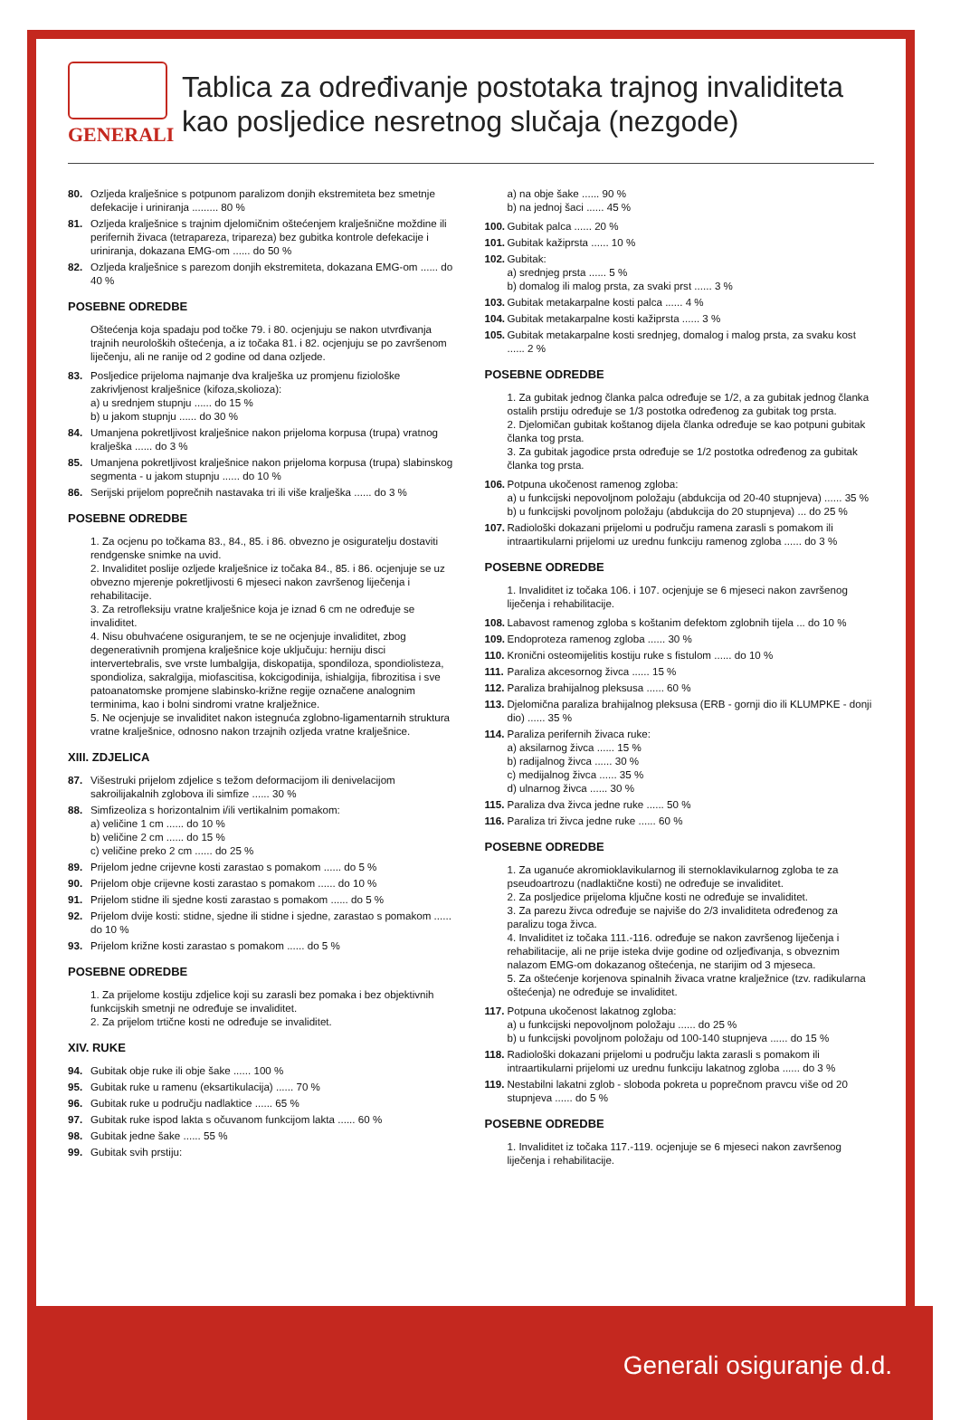GENERALI
Tablica za određivanje postotaka trajnog invaliditeta
kao posljedice nesretnog slučaja (nezgode)
80. Ozljeda kralješnice s potpunom paralizom donjih ekstremiteta bez smetnje defekacije i uriniranja ......... 80 %
81. Ozljeda kralješnice s trajnim djelomičnim oštećenjem kralješnične moždine ili perifernih živaca (tetrapareza, tripareza) bez gubitka kontrole defekacije i uriniranja, dokazana EMG-om ...... do 50 %
82. Ozljeda kralješnice s parezom donjih ekstremiteta, dokazana EMG-om ...... do 40 %
POSEBNE ODREDBE
Oštećenja koja spadaju pod točke 79. i 80. ocjenjuju se nakon utvrđivanja trajnih neuroloških oštećenja, a iz točaka 81. i 82. ocjenjuju se po završenom liječenju, ali ne ranije od 2 godine od dana ozljede.
83. Posljedice prijeloma najmanje dva kralješka uz promjenu fiziološke zakrivljenost kralješnice (kifoza,skolioza):
a) u srednjem stupnju ...... do 15 %
b) u jakom stupnju ...... do 30 %
84. Umanjena pokretljivost kralješnice nakon prijeloma korpusa (trupa) vratnog kralješka ...... do 3 %
85. Umanjena pokretljivost kralješnice nakon prijeloma korpusa (trupa) slabinskog segmenta - u jakom stupnju ...... do 10 %
86. Serijski prijelom poprečnih nastavaka tri ili više kralješka ...... do 3 %
POSEBNE ODREDBE
1. Za ocjenu po točkama 83., 84., 85. i 86. obvezno je osiguratelju dostaviti rendgenske snimke na uvid.
2. Invaliditet poslije ozljede kralješnice iz točaka 84., 85. i 86. ocjenjuje se uz obvezno mjerenje pokretljivosti 6 mjeseci nakon završenog liječenja i rehabilitacije.
3. Za retrofleksiju vratne kralješnice koja je iznad 6 cm ne određuje se invaliditet.
4. Nisu obuhvaćene osiguranjem, te se ne ocjenjuje invaliditet, zbog degenerativnih promjena kralješnice koje uključuju: herniju disci intervertebralis, sve vrste lumbalgija, diskopatija, spondiloza, spondiolisteza, spondioliza, sakralgija, miofascitisa, kokcigodinija, ishialgija, fibrozitisa i sve patoanatomske promjene slabinsko-križne regije označene analognim terminima, kao i bolni sindromi vratne kralježnice.
5. Ne ocjenjuje se invaliditet nakon istegnuća zglobno-ligamentarnih struktura vratne kralješnice, odnosno nakon trzajnih ozljeda vratne kralješnice.
XIII. ZDJELICA
87. Višestruki prijelom zdjelice s težom deformacijom ili denivelacijom sakroilijakalnih zglobova ili simfize ...... 30 %
88. Simfizeoliza s horizontalnim i/ili vertikalnim pomakom:
a) veličine 1 cm ...... do 10 %
b) veličine 2 cm ...... do 15 %
c) veličine preko 2 cm ...... do 25 %
89. Prijelom jedne crijevne kosti zarastao s pomakom ...... do 5 %
90. Prijelom obje crijevne kosti zarastao s pomakom ...... do 10 %
91. Prijelom stidne ili sjedne kosti zarastao s pomakom ...... do 5 %
92. Prijelom dvije kosti: stidne, sjedne ili stidne i sjedne, zarastao s pomakom ...... do 10 %
93. Prijelom križne kosti zarastao s pomakom ...... do 5 %
POSEBNE ODREDBE
1. Za prijelome kostiju zdjelice koji su zarasli bez pomaka i bez objektivnih funkcijskih smetnji ne određuje se invaliditet.
2. Za prijelom trtične kosti ne određuje se invaliditet.
XIV. RUKE
94. Gubitak obje ruke ili obje šake ...... 100 %
95. Gubitak ruke u ramenu (eksartikulacija) ...... 70 %
96. Gubitak ruke u području nadlaktice ...... 65 %
97. Gubitak ruke ispod lakta s očuvanom funkcijom lakta ...... 60 %
98. Gubitak jedne šake ...... 55 %
99. Gubitak svih prstiju:
a) na obje šake ...... 90 %
b) na jednoj šaci ...... 45 %
100. Gubitak palca ...... 20 %
101. Gubitak kažiprsta ...... 10 %
102. Gubitak:
a) srednjeg prsta ...... 5 %
b) domalog ili malog prsta, za svaki prst ...... 3 %
103. Gubitak metakarpalne kosti palca ...... 4 %
104. Gubitak metakarpalne kosti kažiprsta ...... 3 %
105. Gubitak metakarpalne kosti srednjeg, domalog i malog prsta, za svaku kost ...... 2 %
POSEBNE ODREDBE
1. Za gubitak jednog članka palca određuje se 1/2, a za gubitak jednog članka ostalih prstiju određuje se 1/3 postotka određenog za gubitak tog prsta.
2. Djelomičan gubitak koštanog dijela članka određuje se kao potpuni gubitak članka tog prsta.
3. Za gubitak jagodice prsta određuje se 1/2 postotka određenog za gubitak članka tog prsta.
106. Potpuna ukočenost ramenog zgloba:
a) u funkcijski nepovoljnom položaju (abdukcija od 20-40 stupnjeva) ...... 35 %
b) u funkcijski povoljnom položaju (abdukcija do 20 stupnjeva) ... do 25 %
107. Radiološki dokazani prijelomi u području ramena zarasli s pomakom ili intraartikularni prijelomi uz urednu funkciju ramenog zgloba ...... do 3 %
POSEBNE ODREDBE
1. Invaliditet iz točaka 106. i 107. ocjenjuje se 6 mjeseci nakon završenog liječenja i rehabilitacije.
108. Labavost ramenog zgloba s koštanim defektom zglobnih tijela ... do 10 %
109. Endoproteza ramenog zgloba ...... 30 %
110. Kronični osteomijelitis kostiju ruke s fistulom ...... do 10 %
111. Paraliza akcesornog živca ...... 15 %
112. Paraliza brahijalnog pleksusa ...... 60 %
113. Djelomična paraliza brahijalnog pleksusa (ERB - gornji dio ili KLUMPKE - donji dio) ...... 35 %
114. Paraliza perifernih živaca ruke:
a) aksilarnog živca ...... 15 %
b) radijalnog živca ...... 30 %
c) medijalnog živca ...... 35 %
d) ulnarnog živca ...... 30 %
115. Paraliza dva živca jedne ruke ...... 50 %
116. Paraliza tri živca jedne ruke ...... 60 %
POSEBNE ODREDBE
1. Za uganuće akromioklavikularnog ili sternoklavikularnog zgloba te za pseudoartrozu (nadlaktične kosti) ne određuje se invaliditet.
2. Za posljedice prijeloma ključne kosti ne određuje se invaliditet.
3. Za parezu živca određuje se najviše do 2/3 invaliditeta određenog za paralizu toga živca.
4. Invaliditet iz točaka 111.-116. određuje se nakon završenog liječenja i rehabilitacije, ali ne prije isteka dvije godine od ozljeđivanja, s obveznim nalazom EMG-om dokazanog oštećenja, ne starijim od 3 mjeseca.
5. Za oštećenje korjenova spinalnih živaca vratne kralježnice (tzv. radikularna oštećenja) ne određuje se invaliditet.
117. Potpuna ukočenost lakatnog zgloba:
a) u funkcijski nepovoljnom položaju ...... do 25 %
b) u funkcijski povoljnom položaju od 100-140 stupnjeva ...... do 15 %
118. Radiološki dokazani prijelomi u području lakta zarasli s pomakom ili intraartikularni prijelomi uz urednu funkciju lakatnog zgloba ...... do 3 %
119. Nestabilni lakatni zglob - sloboda pokreta u poprečnom pravcu više od 20 stupnjeva ...... do 5 %
POSEBNE ODREDBE
1. Invaliditet iz točaka 117.-119. ocjenjuje se 6 mjeseci nakon završenog liječenja i rehabilitacije.
Generali osiguranje d.d.